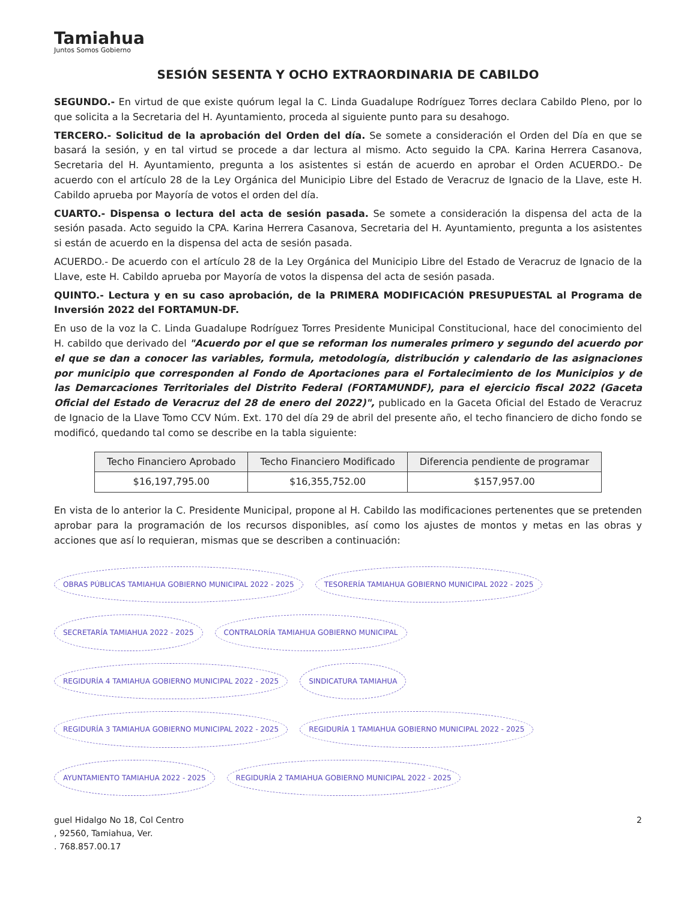Tamiahua
Juntos Somos Gobierno
SESIÓN SESENTA Y OCHO EXTRAORDINARIA DE CABILDO
SEGUNDO.- En virtud de que existe quórum legal la C. Linda Guadalupe Rodríguez Torres declara Cabildo Pleno, por lo que solicita a la Secretaria del H. Ayuntamiento, proceda al siguiente punto para su desahogo.
TERCERO.- Solicitud de la aprobación del Orden del día. Se somete a consideración el Orden del Día en que se basará la sesión, y en tal virtud se procede a dar lectura al mismo. Acto seguido la CPA. Karina Herrera Casanova, Secretaria del H. Ayuntamiento, pregunta a los asistentes si están de acuerdo en aprobar el Orden ACUERDO.- De acuerdo con el artículo 28 de la Ley Orgánica del Municipio Libre del Estado de Veracruz de Ignacio de la Llave, este H. Cabildo aprueba por Mayoría de votos el orden del día.
CUARTO.- Dispensa o lectura del acta de sesión pasada. Se somete a consideración la dispensa del acta de la sesión pasada. Acto seguido la CPA. Karina Herrera Casanova, Secretaria del H. Ayuntamiento, pregunta a los asistentes si están de acuerdo en la dispensa del acta de sesión pasada.
ACUERDO.- De acuerdo con el artículo 28 de la Ley Orgánica del Municipio Libre del Estado de Veracruz de Ignacio de la Llave, este H. Cabildo aprueba por Mayoría de votos la dispensa del acta de sesión pasada.
QUINTO.- Lectura y en su caso aprobación, de la PRIMERA MODIFICACIÓN PRESUPUESTAL al Programa de Inversión 2022 del FORTAMUN-DF.
En uso de la voz la C. Linda Guadalupe Rodríguez Torres Presidente Municipal Constitucional, hace del conocimiento del H. cabildo que derivado del "Acuerdo por el que se reforman los numerales primero y segundo del acuerdo por el que se dan a conocer las variables, formula, metodología, distribución y calendario de las asignaciones por municipio que corresponden al Fondo de Aportaciones para el Fortalecimiento de los Municipios y de las Demarcaciones Territoriales del Distrito Federal (FORTAMUNDF), para el ejercicio fiscal 2022 (Gaceta Oficial del Estado de Veracruz del 28 de enero del 2022)", publicado en la Gaceta Oficial del Estado de Veracruz de Ignacio de la Llave Tomo CCV Núm. Ext. 170 del día 29 de abril del presente año, el techo financiero de dicho fondo se modificó, quedando tal como se describe en la tabla siguiente:
| Techo Financiero Aprobado | Techo Financiero Modificado | Diferencia pendiente de programar |
| --- | --- | --- |
| $16,197,795.00 | $16,355,752.00 | $157,957.00 |
En vista de lo anterior la C. Presidente Municipal, propone al H. Cabildo las modificaciones pertenentes que se pretenden aprobar para la programación de los recursos disponibles, así como los ajustes de montos y metas en las obras y acciones que así lo requieran, mismas que se describen a continuación:
OBRAS PÚBLICAS TAMIAHUA GOBIERNO MUNICIPAL 2022 - 2025
TESORERÍA TAMIAHUA GOBIERNO MUNICIPAL 2022 - 2025
SECRETARÍA TAMIAHUA 2022 - 2025
CONTRALORÍA TAMIAHUA GOBIERNO MUNICIPAL
REGIDURÍA 4 TAMIAHUA GOBIERNO MUNICIPAL 2022 - 2025
SINDICATURA TAMIAHUA
REGIDURÍA 3 TAMIAHUA GOBIERNO MUNICIPAL 2022 - 2025
REGIDURÍA 1 TAMIAHUA GOBIERNO MUNICIPAL 2022 - 2025
AYUNTAMIENTO TAMIAHUA 2022 - 2025
REGIDURÍA 2 TAMIAHUA GOBIERNO MUNICIPAL 2022 - 2025
guel Hidalgo No 18, Col Centro
, 92560, Tamiahua, Ver.
. 768.857.00.17
2